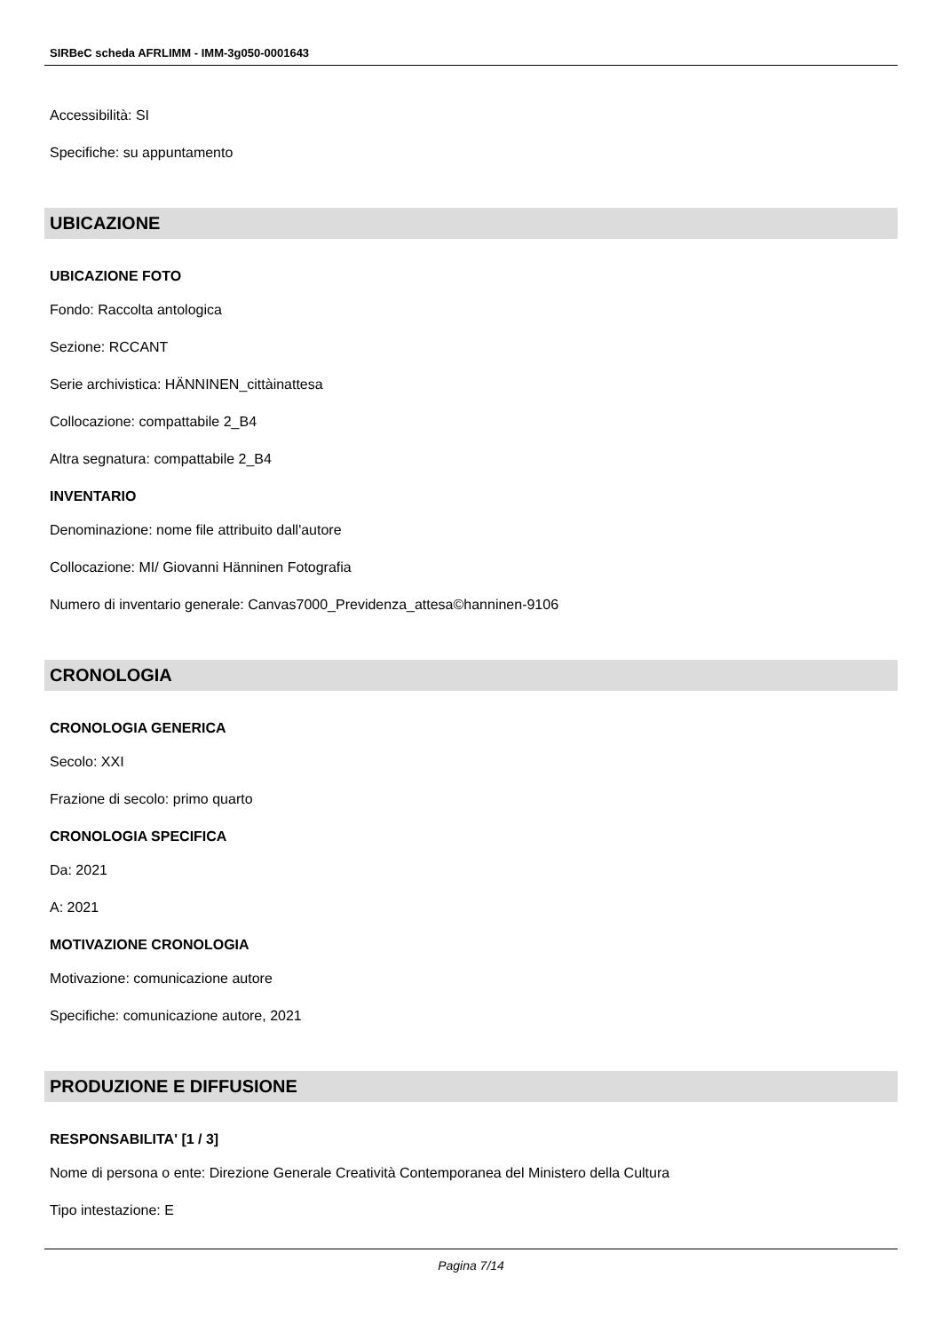SIRBeC scheda AFRLIMM - IMM-3g050-0001643
Accessibilità: SI
Specifiche: su appuntamento
UBICAZIONE
UBICAZIONE FOTO
Fondo: Raccolta antologica
Sezione: RCCANT
Serie archivistica: HÄNNINEN_cittàinattesa
Collocazione: compattabile 2_B4
Altra segnatura: compattabile 2_B4
INVENTARIO
Denominazione: nome file attribuito dall'autore
Collocazione: MI/ Giovanni Hänninen Fotografia
Numero di inventario generale: Canvas7000_Previdenza_attesa©hanninen-9106
CRONOLOGIA
CRONOLOGIA GENERICA
Secolo: XXI
Frazione di secolo: primo quarto
CRONOLOGIA SPECIFICA
Da: 2021
A: 2021
MOTIVAZIONE CRONOLOGIA
Motivazione: comunicazione autore
Specifiche: comunicazione autore, 2021
PRODUZIONE E DIFFUSIONE
RESPONSABILITA' [1 / 3]
Nome di persona o ente: Direzione Generale Creatività Contemporanea del Ministero della Cultura
Tipo intestazione: E
Pagina 7/14